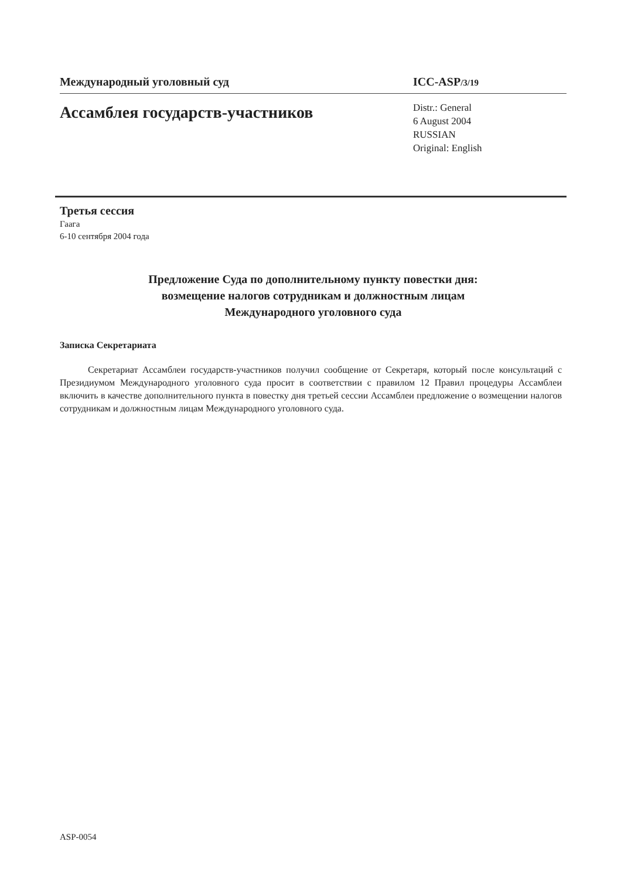Международный уголовный суд ICC-ASP/3/19
Ассамблея государств-участников
Distr.: General
6 August 2004
RUSSIAN
Original: English
Третья сессия
Гаага
6-10 сентября 2004 года
Предложение Суда по дополнительному пункту повестки дня:
возмещение налогов сотрудникам и должностным лицам
Международного уголовного суда
Записка Секретариата
Секретариат Ассамблеи государств-участников получил сообщение от Секретаря, который после консультаций с Президиумом Международного уголовного суда просит в соответствии с правилом 12 Правил процедуры Ассамблеи включить в качестве дополнительного пункта в повестку дня третьей сессии Ассамблеи предложение о возмещении налогов сотрудникам и должностным лицам Международного уголовного суда.
ASP-0054